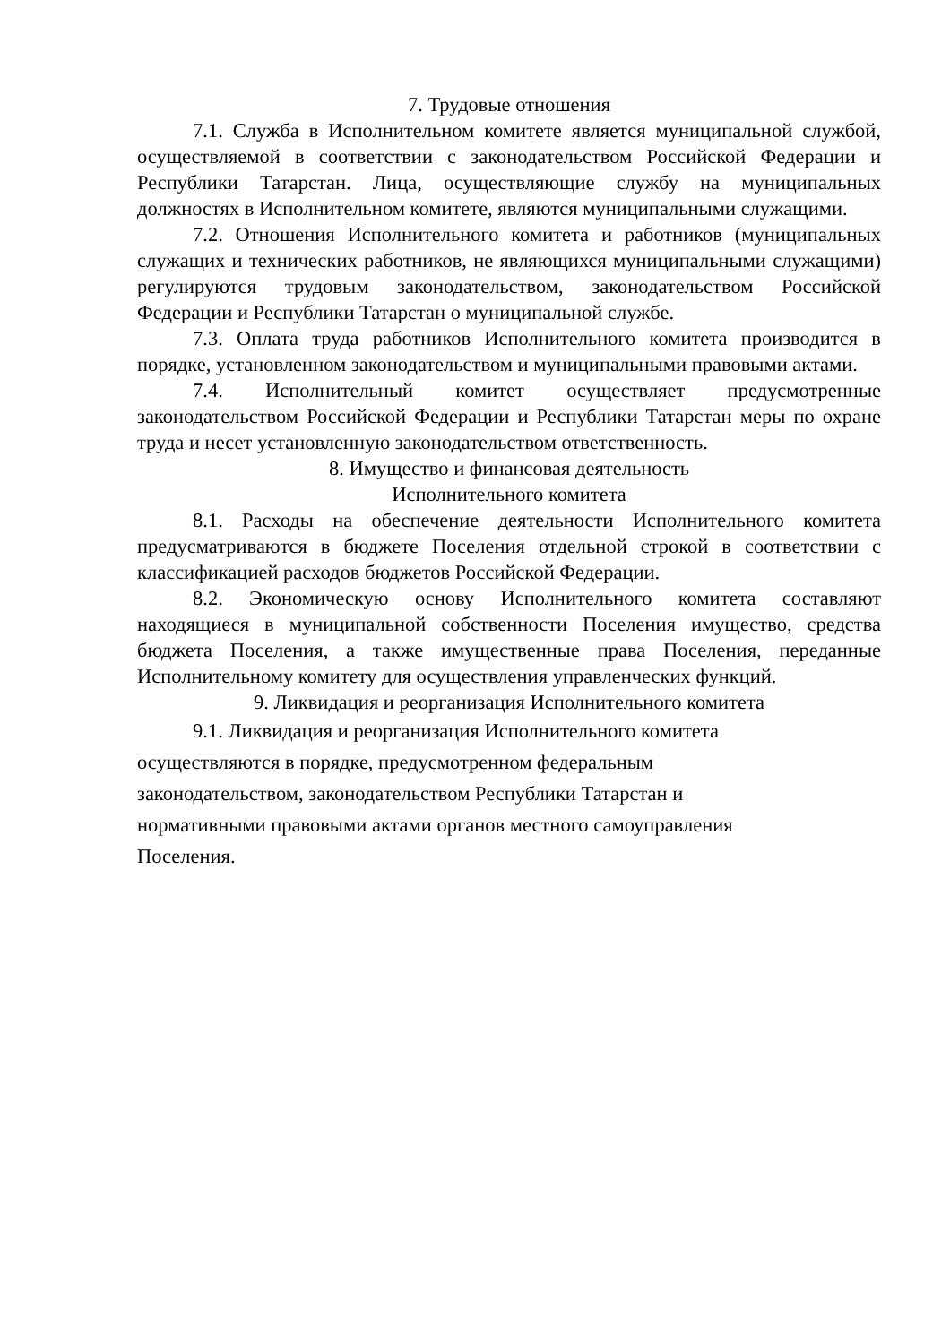7. Трудовые отношения
7.1. Служба в Исполнительном комитете является муниципальной службой, осуществляемой в соответствии с законодательством Российской Федерации и Республики Татарстан. Лица, осуществляющие службу на муниципальных должностях в Исполнительном комитете, являются муниципальными служащими.
7.2. Отношения Исполнительного комитета и работников (муниципальных служащих и технических работников, не являющихся муниципальными служащими) регулируются трудовым законодательством, законодательством Российской Федерации и Республики Татарстан о муниципальной службе.
7.3. Оплата труда работников Исполнительного комитета производится в порядке, установленном законодательством и муниципальными правовыми актами.
7.4. Исполнительный комитет осуществляет предусмотренные законодательством Российской Федерации и Республики Татарстан меры по охране труда и несет установленную законодательством ответственность.
8. Имущество и финансовая деятельность
Исполнительного комитета
8.1. Расходы на обеспечение деятельности Исполнительного комитета предусматриваются в бюджете Поселения отдельной строкой в соответствии с классификацией расходов бюджетов Российской Федерации.
8.2. Экономическую основу Исполнительного комитета составляют находящиеся в муниципальной собственности Поселения имущество, средства бюджета Поселения, а также имущественные права Поселения, переданные Исполнительному комитету для осуществления управленческих функций.
9. Ликвидация и реорганизация Исполнительного комитета
9.1. Ликвидация и реорганизация Исполнительного комитета
осуществляются в порядке, предусмотренном федеральным
законодательством, законодательством Республики Татарстан и
нормативными правовыми актами органов местного самоуправления
Поселения.